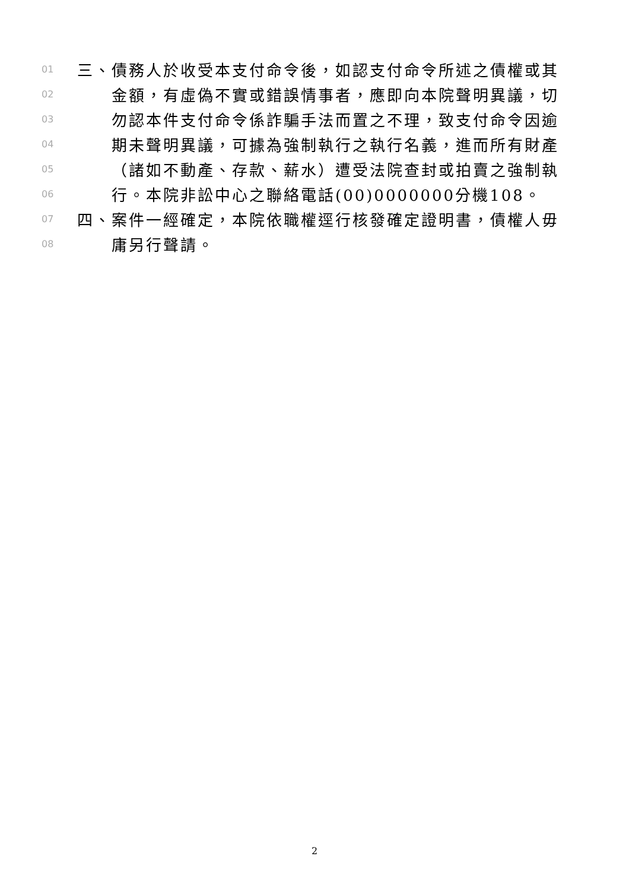01 三、債務人於收受本支付命令後，如認支付命令所述之債權或其
02 金額，有虛偽不實或錯誤情事者，應即向本院聲明異議，切
03 勿認本件支付命令係詐騙手法而置之不理，致支付命令因逾
04 期未聲明異議，可據為強制執行之執行名義，進而所有財產
05 （諸如不動產、存款、薪水）遭受法院查封或拍賣之強制執
06 行。本院非訟中心之聯絡電話(00)0000000分機108。
07 四、案件一經確定，本院依職權逕行核發確定證明書，債權人毋
08 庸另行聲請。
2